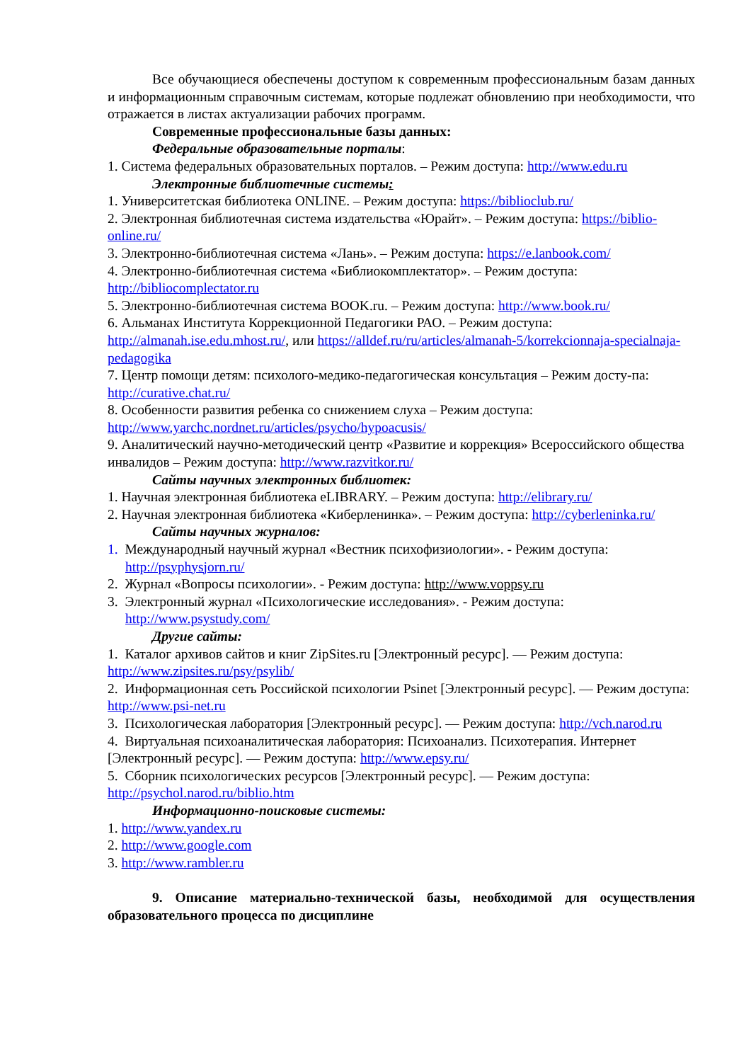Все обучающиеся обеспечены доступом к современным профессиональным базам данных и информационным справочным системам, которые подлежат обновлению при необходимости, что отражается в листах актуализации рабочих программ.
Современные профессиональные базы данных:
Федеральные образовательные порталы:
1. Система федеральных образовательных порталов. – Режим доступа: http://www.edu.ru
Электронные библиотечные системы:
1. Университетская библиотека ONLINE. – Режим доступа: https://biblioclub.ru/
2. Электронная библиотечная система издательства «Юрайт». – Режим доступа: https://biblio-online.ru/
3. Электронно-библиотечная система «Лань». – Режим доступа: https://e.lanbook.com/
4. Электронно-библиотечная система «Библиокомплектатор». – Режим доступа: http://bibliocomplectator.ru
5. Электронно-библиотечная система BOOK.ru. – Режим доступа: http://www.book.ru/
6. Альманах Института Коррекционной Педагогики РАО. – Режим доступа: http://almanah.ise.edu.mhost.ru/, или https://alldef.ru/ru/articles/almanah-5/korrekcionnaja-specialnaja-pedagogika
7. Центр помощи детям: психолого-медико-педагогическая консультация – Режим досту-па: http://curative.chat.ru/
8. Особенности развития ребенка со снижением слуха – Режим доступа: http://www.yarchc.nordnet.ru/articles/psycho/hypoacusis/
9. Аналитический научно-методический центр «Развитие и коррекция» Всероссийского общества инвалидов – Режим доступа: http://www.razvitkor.ru/
Сайты научных электронных библиотек:
1. Научная электронная библиотека eLIBRARY. – Режим доступа: http://elibrary.ru/
2. Научная электронная библиотека «Киберленинка». – Режим доступа: http://cyberleninka.ru/
Сайты научных журналов:
1. Международный научный журнал «Вестник психофизиологии». - Режим доступа: http://psyphysjorn.ru/
2. Журнал «Вопросы психологии». - Режим доступа: http://www.voppsy.ru
3. Электронный журнал «Психологические исследования». - Режим доступа: http://www.psystudy.com/
Другие сайты:
1. Каталог архивов сайтов и книг ZipSites.ru [Электронный ресурс]. — Режим доступа: http://www.zipsites.ru/psy/psylib/
2. Информационная сеть Российской психологии Psinet [Электронный ресурс]. — Режим доступа: http://www.psi-net.ru
3. Психологическая лаборатория [Электронный ресурс]. — Режим доступа: http://vch.narod.ru
4. Виртуальная психоаналитическая лаборатория: Психоанализ. Психотерапия. Интернет [Электронный ресурс]. — Режим доступа: http://www.epsy.ru/
5. Сборник психологических ресурсов [Электронный ресурс]. — Режим доступа: http://psychol.narod.ru/biblio.htm
Информационно-поисковые системы:
1. http://www.yandex.ru
2. http://www.google.com
3. http://www.rambler.ru
9. Описание материально-технической базы, необходимой для осуществления образовательного процесса по дисциплине